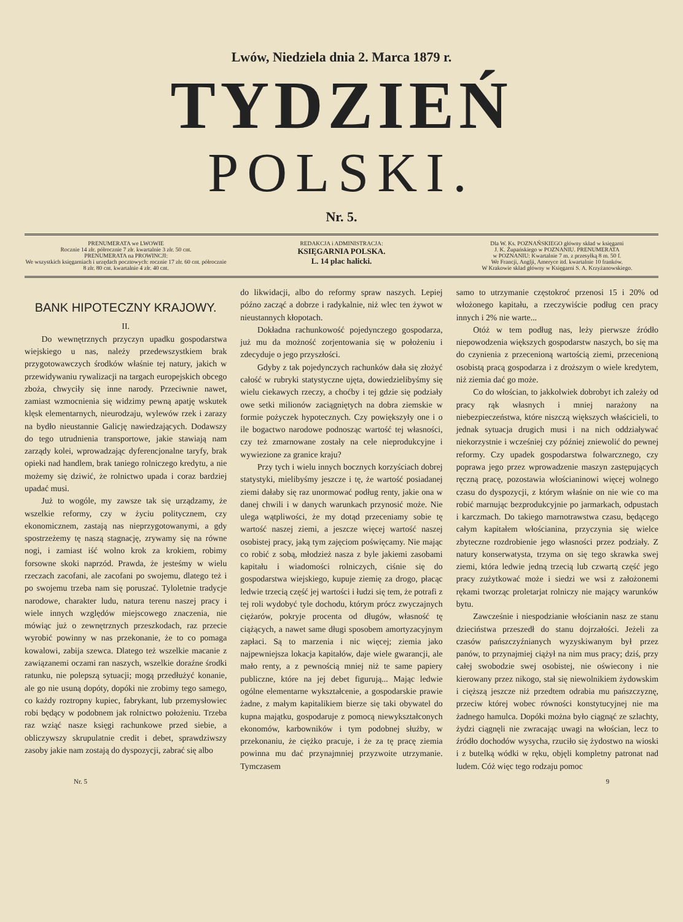Lwów, Niedziela dnia 2. Marca 1879 r.
TYDZIEŃ
POLSKI.
Nr. 5.
PRENUMERATA we LWOWIE
Rocznie 14 złr. półrocznie 7 złr. kwartalnie 3 złr. 50 cnt.
PRENUMERATA na PROWINCJI:
We wszystkich księgarniach i urzędach pocztowych: rocznie 17 złr. 60 cnt. półrocznie 8 złr. 80 cnt. kwartalnie 4 złr. 40 cnt.
REDAKCJA i ADMINISTRACJA:
KSIĘGARNIA POLSKA.
L. 14 plac halicki.
Dla W. Ks. POZNAŃSKIEGO główny skład w księgarni
J. K. Żupańskiego w POZNANIU. PRENUMERATA
w POZNANIU: Kwartalnie 7 m. z przesyłką 8 m. 50 f.
We Francji, Anglji, Ameryce itd. kwartalnie 10 franków.
W Krakowie skład główny w Księgarni S. A. Krzyżanowskiego.
BANK HIPOTECZNY KRAJOWY.
II.
Do wewnętrznych przyczyn upadku gospodarstwa wiejskiego u nas, należy przedewszystkiem brak przygotowawczych środków właśnie tej natury, jakich w przewidywaniu rywalizacji na targach europejskich obcego zboża, chwyciły się inne narody. Przeciwnie nawet, zamiast wzmocnienia się widzimy pewną apatję wskutek klęsk elementarnych, nieurodzaju, wylewów rzek i zarazy na bydło nieustannie Galicję nawiedzających. Dodawszy do tego utrudnienia transportowe, jakie stawiają nam zarządy kolei, wprowadzając dyferencjonalne taryfy, brak opieki nad handlem, brak taniego rolniczego kredytu, a nie możemy się dziwić, że rolnictwo upada i coraz bardziej upadać musi.
Już to wogóle, my zawsze tak się urządzamy, że wszelkie reformy, czy w życiu politycznem, czy ekonomicznem, zastają nas nieprzygotowanymi, a gdy spostrzeżemy tę naszą stagnację, zrywamy się na równe nogi, i zamiast iść wolno krok za krokiem, robimy forsowne skoki naprzód. Prawda, że jesteśmy w wielu rzeczach zacofani, ale zacofani po swojemu, dlatego też i po swojemu trzeba nam się poruszać. Tyloletnie tradycje narodowe, charakter ludu, natura terenu naszej pracy i wiele innych względów miejscowego znaczenia, nie mówiąc już o zewnętrznych przeszkodach, raz przecie wyrobić powinny w nas przekonanie, że to co pomaga kowalowi, zabija szewca. Dlatego też wszelkie macanie z zawiązanemi oczami ran naszych, wszelkie doraźne środki ratunku, nie polepszą sytuacji; mogą przedłużyć konanie, ale go nie usuną dopóty, dopóki nie zrobimy tego samego, co każdy roztropny kupiec, fabrykant, lub przemysłowiec robi będący w podobnem jak rolnictwo położeniu. Trzeba raz wziąć nasze księgi rachunkowe przed siebie, a obliczywszy skrupulatnie credit i debet, sprawdziwszy zasoby jakie nam zostają do dyspozycji, zabrać się albo
do likwidacji, albo do reformy spraw naszych. Lepiej późno zacząć a dobrze i radykalnie, niż wlec ten żywot w nieustannych kłopotach.
Dokładna rachunkowość pojedynczego gospodarza, już mu da możność zorjentowania się w położeniu i zdecyduje o jego przyszłości.
Gdyby z tak pojedynczych rachunków dała się złożyć całość w rubryki statystyczne ujęta, dowiedzielibyśmy się wielu ciekawych rzeczy, a choćby i tej gdzie się podziały owe setki milionów zaciągniętych na dobra ziemskie w formie pożyczek hypotecznych. Czy powiększyły one i o ile bogactwo narodowe podnosząc wartość tej własności, czy też zmarnowane zostały na cele nieprodukcyjne i wywiezione za granice kraju?
Przy tych i wielu innych bocznych korzyściach dobrej statystyki, mielibyśmy jeszcze i tę, że wartość posiadanej ziemi dałaby się raz unormować podług renty, jakie ona w danej chwili i w danych warunkach przynosić może. Nie ulega wątpliwości, że my dotąd przeceniamy sobie tę wartość naszej ziemi, a jeszcze więcej wartość naszej osobistej pracy, jaką tym zajęciom poświęcamy. Nie mając co robić z sobą, młodzież nasza z byle jakiemi zasobami kapitału i wiadomości rolniczych, ciśnie się do gospodarstwa wiejskiego, kupuje ziemię za drogo, płacąc ledwie trzecią część jej wartości i łudzi się tem, że potrafi z tej roli wydobyć tyle dochodu, którym prócz zwyczajnych ciężarów, pokryje procenta od długów, własność tę ciążących, a nawet same długi sposobem amortyzacyjnym zapłaci. Są to marzenia i nic więcej; ziemia jako najpewniejsza lokacja kapitałów, daje wiele gwarancji, ale mało renty, a z pewnością mniej niż te same papiery publiczne, które na jej debet figurują... Mając ledwie ogólne elementarne wykształcenie, a gospodarskie prawie żadne, z małym kapitalikiem bierze się taki obywatel do kupna majątku, gospodaruje z pomocą niewykształconych ekonomów, karbowników i tym podobnej służby, w przekonaniu, że ciężko pracuje, i że za tę pracę ziemia powinna mu dać przynajmniej przyzwoite utrzymanie. Tymczasem
samo to utrzymanie częstokroć przenosi 15 i 20% od włożonego kapitału, a rzeczywiście podług cen pracy innych i 2% nie warte...
Otóż w tem podług nas, leży pierwsze źródło niepowodzenia większych gospodarstw naszych, bo się ma do czynienia z przecenioną wartością ziemi, przecenioną osobistą pracą gospodarza i z droższym o wiele kredytem, niż ziemia dać go może.
Co do włościan, to jakkolwiek dobrobyt ich zależy od pracy rąk własnych i mniej narażony na niebezpieczeństwa, które niszczą większych właścicieli, to jednak sytuacja drugich musi i na nich oddziaływać niekorzystnie i wcześniej czy później zniewolić do pewnej reformy. Czy upadek gospodarstwa folwarcznego, czy poprawa jego przez wprowadzenie maszyn zastępujących ręczną pracę, pozostawia włościaninowi więcej wolnego czasu do dyspozycji, z którym właśnie on nie wie co ma robić marnując bezprodukcyjnie po jarmarkach, odpustach i karczmach. Do takiego marnotrawstwa czasu, będącego całym kapitałem włościanina, przyczynia się wielce zbyteczne rozdrobienie jego własności przez podziały. Z natury konserwatysta, trzyma on się tego skrawka swej ziemi, która ledwie jedną trzecią lub czwartą część jego pracy zużytkować może i siedzi we wsi z założonemi rękami tworząc proletarjat rolniczy nie mający warunków bytu.
Zawcześnie i niespodzianie włościanin nasz ze stanu dzieciństwa przeszedł do stanu dojrzałości. Jeżeli za czasów pańszczyźnianych wyzyskiwanym był przez panów, to przynajmiej ciążył na nim mus pracy; dziś, przy całej swobodzie swej osobistej, nie oświecony i nie kierowany przez nikogo, stał się niewolnikiem żydowskim i cięższą jeszcze niż przedtem odrabia mu pańszczyznę, przeciw której wobec równości konstytucyjnej nie ma żadnego hamulca. Dopóki można było ciągnąć ze szlachty, żydzi ciągnęli nie zwracając uwagi na włościan, lecz to źródło dochodów wysycha, rzuciło się żydostwo na wioski i z butelką wódki w ręku, objęli kompletny patronat nad ludem. Cóż więc tego rodzaju pomoc
Nr. 5 9